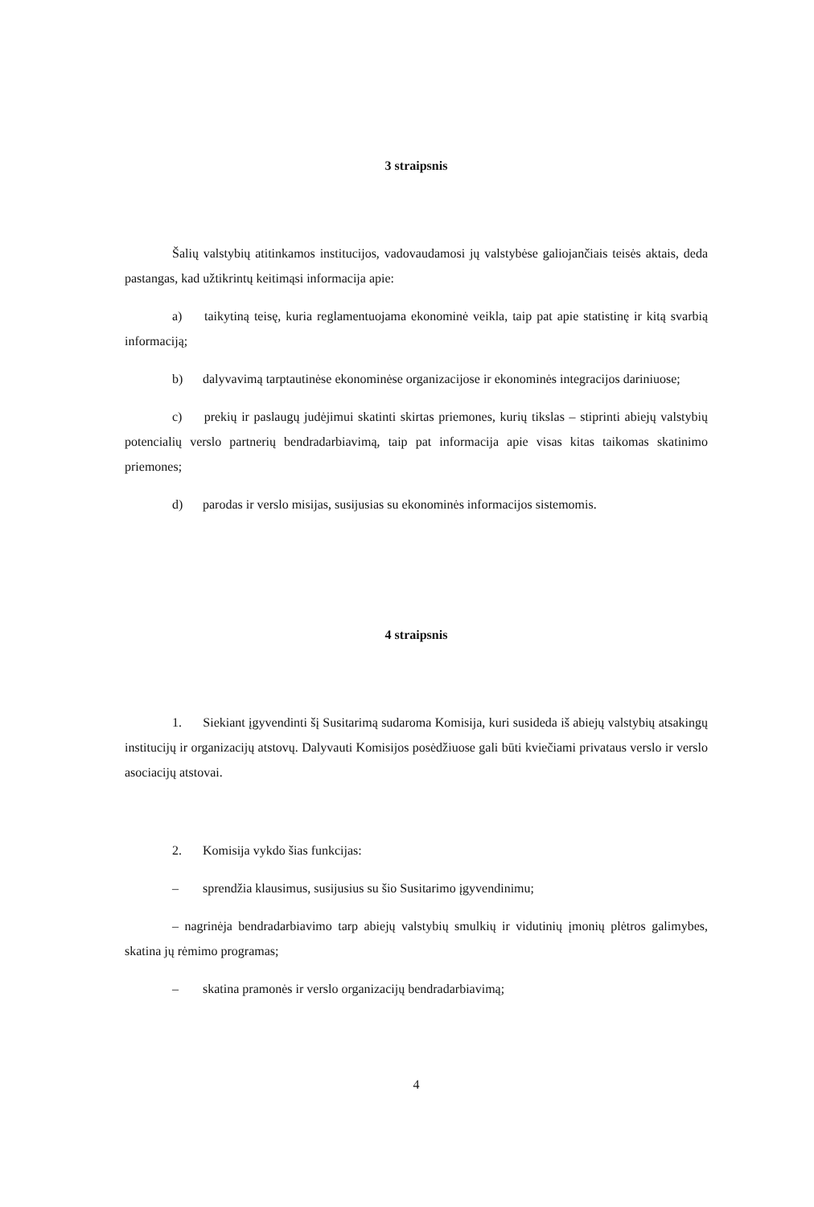3 straipsnis
Šalių valstybių atitinkamos institucijos, vadovaudamosi jų valstybėse galiojančiais teisės aktais, deda pastangas, kad užtikrintų keitimąsi informacija apie:
a) taikytiną teisę, kuria reglamentuojama ekonominė veikla, taip pat apie statistinę ir kitą svarbią informaciją;
b) dalyvavimą tarptautinėse ekonominėse organizacijose ir ekonominės integracijos dariniuose;
c) prekių ir paslaugų judėjimui skatinti skirtas priemones, kurių tikslas – stiprinti abiejų valstybių potencialių verslo partnerių bendradarbiavimą, taip pat informacija apie visas kitas taikomas skatinimo priemones;
d) parodas ir verslo misijas, susijusias su ekonominės informacijos sistemomis.
4 straipsnis
1. Siekiant įgyvendinti šį Susitarimą sudaroma Komisija, kuri susideda iš abiejų valstybių atsakingų institucijų ir organizacijų atstovų. Dalyvauti Komisijos posėdžiuose gali būti kviečiami privataus verslo ir verslo asociacijų atstovai.
2. Komisija vykdo šias funkcijas:
– sprendžia klausimus, susijusius su šio Susitarimo įgyvendinimu;
– nagrinėja bendradarbiavimo tarp abiejų valstybių smulkių ir vidutinių įmonių plėtros galimybes, skatina jų rėmimo programas;
– skatina pramonės ir verslo organizacijų bendradarbiavimą;
4